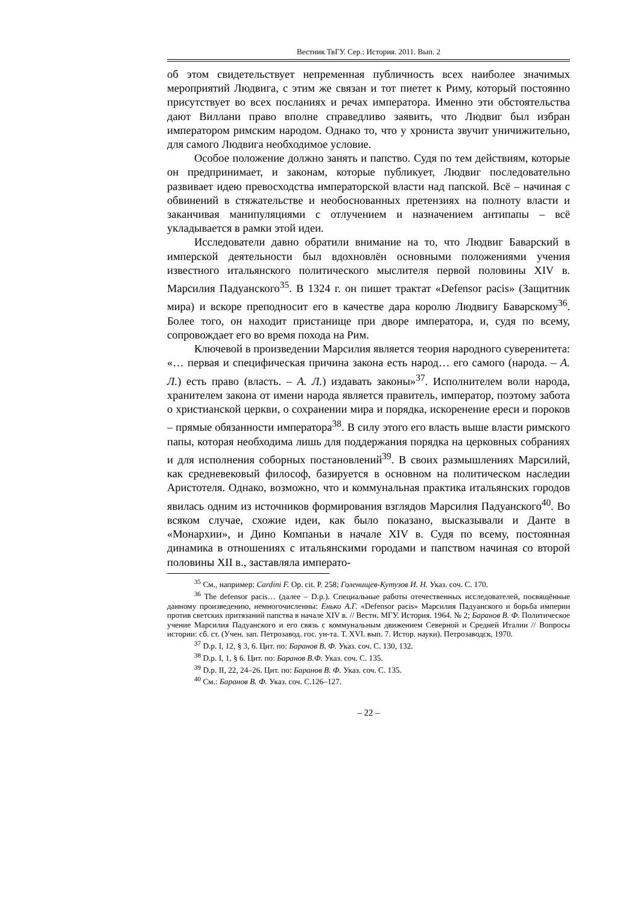Вестник ТвГУ. Сер.: История. 2011. Вып. 2
об этом свидетельствует непременная публичность всех наиболее значимых мероприятий Людвига, с этим же связан и тот пиетет к Риму, который постоянно присутствует во всех посланиях и речах императора. Именно эти обстоятельства дают Виллани право вполне справедливо заявить, что Людвиг был избран императором римским народом. Однако то, что у хрониста звучит уничижительно, для самого Людвига необходимое условие.
Особое положение должно занять и папство. Судя по тем действиям, которые он предпринимает, и законам, которые публикует, Людвиг последовательно развивает идею превосходства императорской власти над папской. Всё – начиная с обвинений в стяжательстве и необоснованных претензиях на полноту власти и заканчивая манипуляциями с отлучением и назначением антипапы – всё укладывается в рамки этой идеи.
Исследователи давно обратили внимание на то, что Людвиг Баварский в имперской деятельности был вдохновлён основными положениями учения известного итальянского политического мыслителя первой половины XIV в. Марсилия Падуанского<sup>35</sup>. В 1324 г. он пишет трактат «Defensor pacis» (Защитник мира) и вскоре преподносит его в качестве дара королю Людвигу Баварскому<sup>36</sup>. Более того, он находит пристанище при дворе императора, и, судя по всему, сопровождает его во время похода на Рим.
Ключевой в произведении Марсилия является теория народного суверенитета: «… первая и специфическая причина закона есть народ… его самого (народа. – А. Л.) есть право (власть. – А. Л.) издавать законы»<sup>37</sup>. Исполнителем воли народа, хранителем закона от имени народа является правитель, император, поэтому забота о христианской церкви, о сохранении мира и порядка, искоренение ереси и пороков – прямые обязанности императора<sup>38</sup>. В силу этого его власть выше власти римского папы, которая необходима лишь для поддержания порядка на церковных собраниях и для исполнения соборных постановлений<sup>39</sup>. В своих размышлениях Марсилий, как средневековый философ, базируется в основном на политическом наследии Аристотеля. Однако, возможно, что и коммунальная практика итальянских городов явилась одним из источников формирования взглядов Марсилия Падуанского<sup>40</sup>. Во всяком случае, схожие идеи, как было показано, высказывали и Данте в «Монархии», и Дино Компаньи в начале XIV в. Судя по всему, постоянная динамика в отношениях с итальянскими городами и папством начиная со второй половины XII в., заставляла императо-
<sup>35</sup> См., например: Cardini F. Op. cit. P. 258; Голенищев-Кутузов И. Н. Указ. соч. С. 170.
<sup>36</sup> The defensor pacis… (далее – D.p.). Специальные работы отечественных исследователей, посвящённые данному произведению, немногочисленны: Енько А.Г. «Defensor pacis» Марсилия Падуанского и борьба империи против светских притязаний папства в начале XIV в. // Вестн. МГУ. История. 1964. № 2; Баранов В. Ф. Политическое учение Марсилия Падуанского и его связь с коммунальным движением Северной и Средней Италии // Вопросы истории: сб. ст. (Учен. зап. Петрозавод. гос. ун-та. Т. XVI. вып. 7. Истор. науки). Петрозаводск, 1970.
<sup>37</sup> D.p. I, 12, § 3, 6. Цит. по: Баранов В. Ф. Указ. соч. С. 130, 132.
<sup>38</sup> D.p. I, 1, § 6. Цит. по: Баранов В.Ф. Указ. соч. С. 135.
<sup>39</sup> D.p. II, 22, 24–26. Цит. по: Баранов В. Ф. Указ. соч. С. 135.
<sup>40</sup> См.: Баранов В. Ф. Указ. соч. С.126–127.
– 22 –